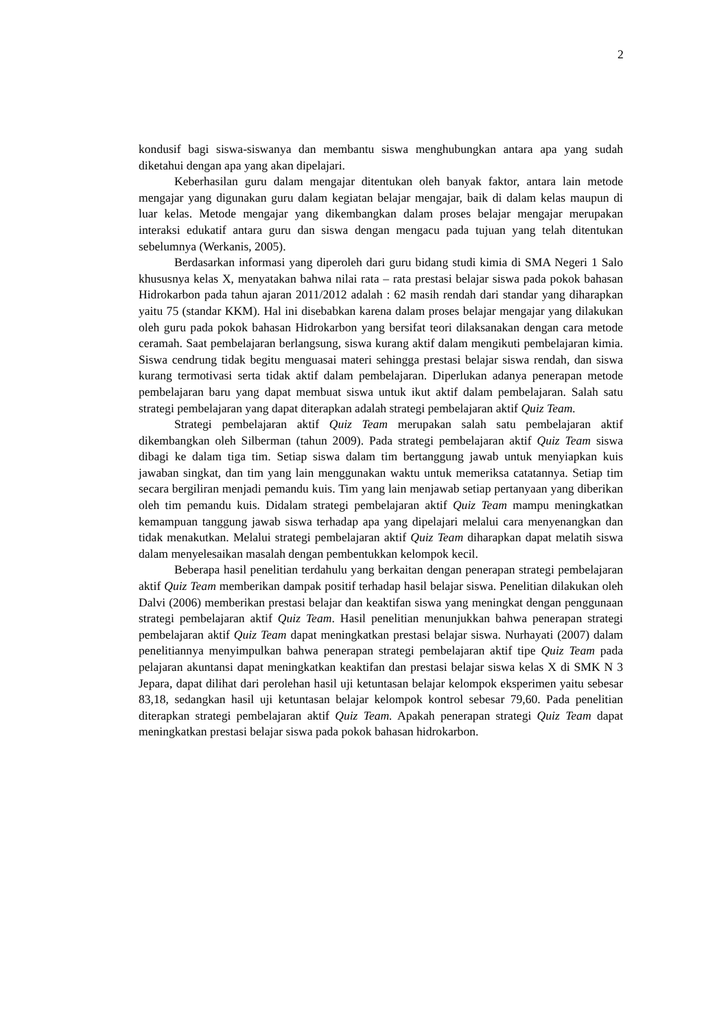2
kondusif bagi siswa-siswanya dan membantu siswa menghubungkan antara apa yang sudah diketahui dengan apa yang akan dipelajari.
Keberhasilan guru dalam mengajar ditentukan oleh banyak faktor, antara lain metode mengajar yang digunakan guru dalam kegiatan belajar mengajar, baik di dalam kelas maupun di luar kelas. Metode mengajar yang dikembangkan dalam proses belajar mengajar merupakan interaksi edukatif antara guru dan siswa dengan mengacu pada tujuan yang telah ditentukan sebelumnya (Werkanis, 2005).
Berdasarkan informasi yang diperoleh dari guru bidang studi kimia di SMA Negeri 1 Salo khususnya kelas X, menyatakan bahwa nilai rata – rata prestasi belajar siswa pada pokok bahasan Hidrokarbon pada tahun ajaran 2011/2012 adalah : 62 masih rendah dari standar yang diharapkan yaitu 75 (standar KKM). Hal ini disebabkan karena dalam proses belajar mengajar yang dilakukan oleh guru pada pokok bahasan Hidrokarbon yang bersifat teori dilaksanakan dengan cara metode ceramah. Saat pembelajaran berlangsung, siswa kurang aktif dalam mengikuti pembelajaran kimia. Siswa cendrung tidak begitu menguasai materi sehingga prestasi belajar siswa rendah, dan siswa kurang termotivasi serta tidak aktif dalam pembelajaran. Diperlukan adanya penerapan metode pembelajaran baru yang dapat membuat siswa untuk ikut aktif dalam pembelajaran. Salah satu strategi pembelajaran yang dapat diterapkan adalah strategi pembelajaran aktif Quiz Team.
Strategi pembelajaran aktif Quiz Team merupakan salah satu pembelajaran aktif dikembangkan oleh Silberman (tahun 2009). Pada strategi pembelajaran aktif Quiz Team siswa dibagi ke dalam tiga tim. Setiap siswa dalam tim bertanggung jawab untuk menyiapkan kuis jawaban singkat, dan tim yang lain menggunakan waktu untuk memeriksa catatannya. Setiap tim secara bergiliran menjadi pemandu kuis. Tim yang lain menjawab setiap pertanyaan yang diberikan oleh tim pemandu kuis. Didalam strategi pembelajaran aktif Quiz Team mampu meningkatkan kemampuan tanggung jawab siswa terhadap apa yang dipelajari melalui cara menyenangkan dan tidak menakutkan. Melalui strategi pembelajaran aktif Quiz Team diharapkan dapat melatih siswa dalam menyelesaikan masalah dengan pembentukkan kelompok kecil.
Beberapa hasil penelitian terdahulu yang berkaitan dengan penerapan strategi pembelajaran aktif Quiz Team memberikan dampak positif terhadap hasil belajar siswa. Penelitian dilakukan oleh Dalvi (2006) memberikan prestasi belajar dan keaktifan siswa yang meningkat dengan penggunaan strategi pembelajaran aktif Quiz Team. Hasil penelitian menunjukkan bahwa penerapan strategi pembelajaran aktif Quiz Team dapat meningkatkan prestasi belajar siswa. Nurhayati (2007) dalam penelitiannya menyimpulkan bahwa penerapan strategi pembelajaran aktif tipe Quiz Team pada pelajaran akuntansi dapat meningkatkan keaktifan dan prestasi belajar siswa kelas X di SMK N 3 Jepara, dapat dilihat dari perolehan hasil uji ketuntasan belajar kelompok eksperimen yaitu sebesar 83,18, sedangkan hasil uji ketuntasan belajar kelompok kontrol sebesar 79,60. Pada penelitian diterapkan strategi pembelajaran aktif Quiz Team. Apakah penerapan strategi Quiz Team dapat meningkatkan prestasi belajar siswa pada pokok bahasan hidrokarbon.